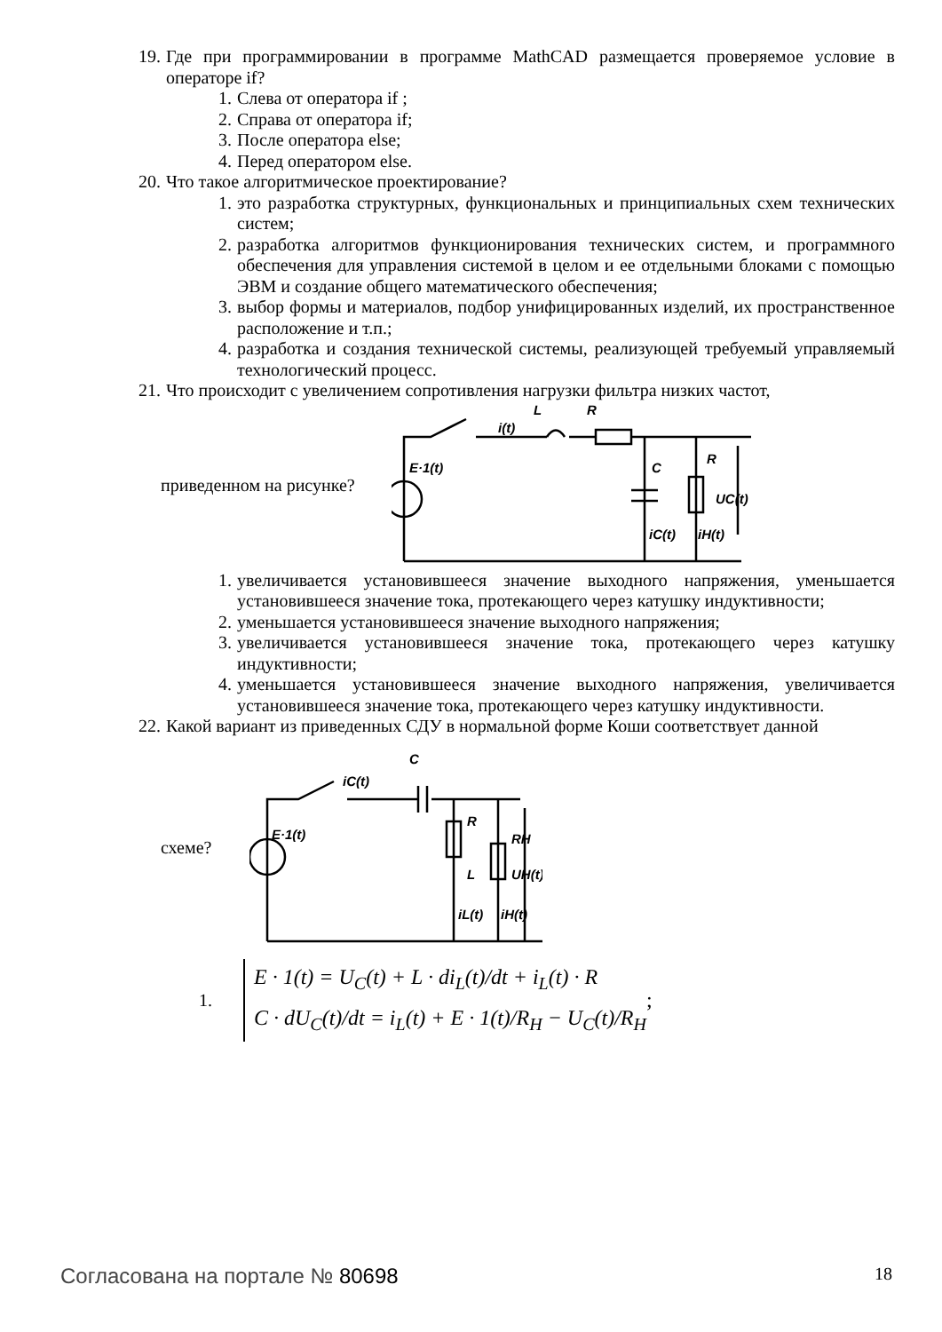19. Где при программировании в программе MathCAD размещается проверяемое условие в операторе if?
1. Слева от оператора if ;
2. Справа от оператора if;
3. После оператора else;
4. Перед оператором else.
20. Что такое алгоритмическое проектирование?
1. это разработка структурных, функциональных и принципиальных схем технических систем;
2. разработка алгоритмов функционирования технических систем, и программного обеспечения для управления системой в целом и ее отдельными блоками с помощью ЭВМ и создание общего математического обеспечения;
3. выбор формы и материалов, подбор унифицированных изделий, их пространственное расположение и т.п.;
4. разработка и создания технической системы, реализующей требуемый управляемый технологический процесс.
21. Что происходит с увеличением сопротивления нагрузки фильтра низких частот,
приведенном на рисунке?
i(t)
L
R
E·1(t)
C
R
UC(t)
iC(t)
iН(t)
1. увеличивается установившееся значение выходного напряжения, уменьшается установившееся значение тока, протекающего через катушку индуктивности;
2. уменьшается установившееся значение выходного напряжения;
3. увеличивается установившееся значение тока, протекающего через катушку индуктивности;
4. уменьшается установившееся значение выходного напряжения, увеличивается установившееся значение тока, протекающего через катушку индуктивности.
22. Какой вариант из приведенных СДУ в нормальной форме Коши соответствует данной
схеме?
iC(t)
C
R
RН
L
E·1(t)
UН(t)
iL(t)
iН(t)
1.
E · 1(t) = U<sub>C</sub>(t) + L · di<sub>L</sub>(t)/dt + i<sub>L</sub>(t) · R
C · dU<sub>C</sub>(t)/dt = i<sub>L</sub>(t) + E · 1(t)/R<sub>Н</sub> − U<sub>C</sub>(t)/R<sub>Н</sub>
;
Согласована на портале № 80698 18